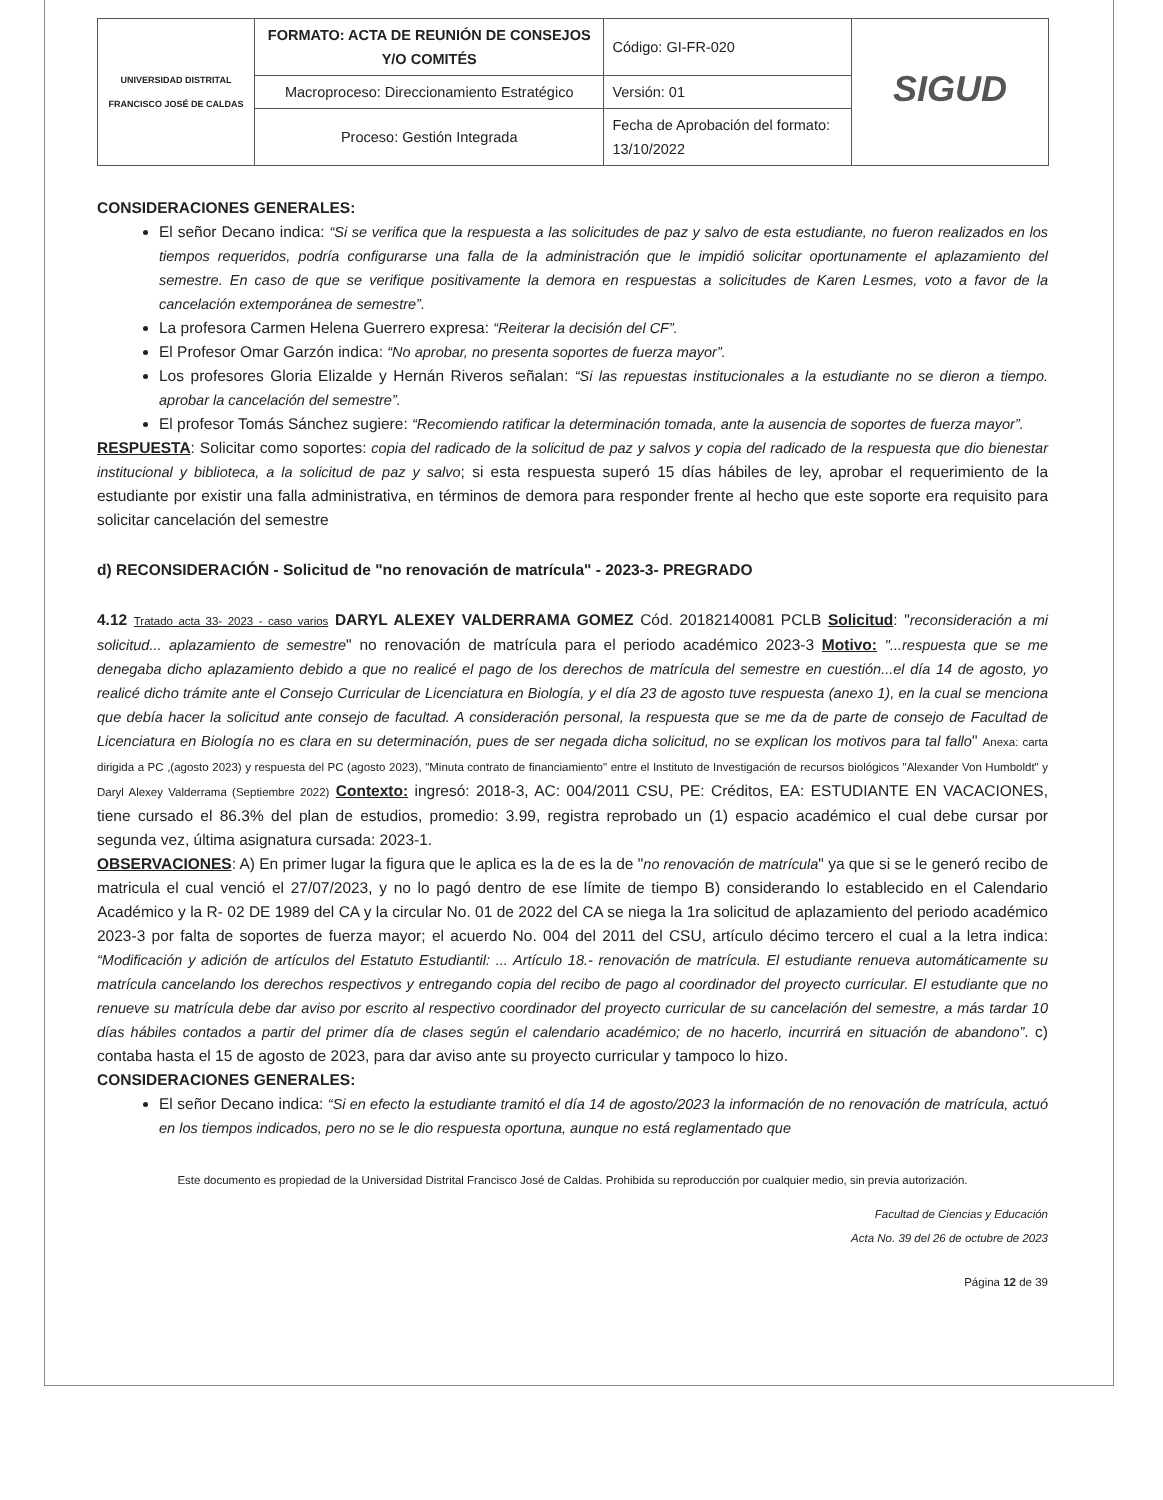| UNIVERSIDAD DISTRITAL FRANCISCO JOSÉ DE CALDAS | FORMATO: ACTA DE REUNIÓN DE CONSEJOS Y/O COMITÉS | Código: GI-FR-020 | SIGUD |
| | Macroproceso: Direccionamiento Estratégico | Versión: 01 | |
| | Proceso: Gestión Integrada | Fecha de Aprobación del formato: 13/10/2022 | |
CONSIDERACIONES GENERALES:
El señor Decano indica: “Si se verifica que la respuesta a las solicitudes de paz y salvo de esta estudiante, no fueron realizados en los tiempos requeridos, podría configurarse una falla de la administración que le impidió solicitar oportunamente el aplazamiento del semestre. En caso de que se verifique positivamente la demora en respuestas a solicitudes de Karen Lesmes, voto a favor de la cancelación extemporánea de semestre”.
La profesora Carmen Helena Guerrero expresa: “Reiterar la decisión del CF”.
El Profesor Omar Garzón indica: “No aprobar, no presenta soportes de fuerza mayor”.
Los profesores Gloria Elizalde y Hernán Riveros señalan: “Si las repuestas institucionales a la estudiante no se dieron a tiempo. aprobar la cancelación del semestre”.
El profesor Tomás Sánchez sugiere: “Recomiendo ratificar la determinación tomada, ante la ausencia de soportes de fuerza mayor”.
RESPUESTA: Solicitar como soportes: copia del radicado de la solicitud de paz y salvos y copia del radicado de la respuesta que dio bienestar institucional y biblioteca, a la solicitud de paz y salvo; si esta respuesta superó 15 días hábiles de ley, aprobar el requerimiento de la estudiante por existir una falla administrativa, en términos de demora para responder frente al hecho que este soporte era requisito para solicitar cancelación del semestre
d) RECONSIDERACIÓN - Solicitud de "no renovación de matrícula" - 2023-3- PREGRADO
4.12 Tratado acta 33- 2023 - caso varios DARYL ALEXEY VALDERRAMA GOMEZ Cód. 20182140081 PCLB Solicitud: "reconsideración a mi solicitud... aplazamiento de semestre" no renovación de matrícula para el periodo académico 2023-3 Motivo: "...respuesta que se me denegaba dicho aplazamiento debido a que no realicé el pago de los derechos de matrícula del semestre en cuestión...el día 14 de agosto, yo realicé dicho trámite ante el Consejo Curricular de Licenciatura en Biología, y el día 23 de agosto tuve respuesta (anexo 1), en la cual se menciona que debía hacer la solicitud ante consejo de facultad. A consideración personal, la respuesta que se me da de parte de consejo de Facultad de Licenciatura en Biología no es clara en su determinación, pues de ser negada dicha solicitud, no se explican los motivos para tal fallo" Anexa: carta dirigida a PC ,(agosto 2023) y respuesta del PC (agosto 2023), "Minuta contrato de financiamiento" entre el Instituto de Investigación de recursos biológicos "Alexander Von Humboldt" y Daryl Alexey Valderrama (Septiembre 2022) Contexto: ingresó: 2018-3, AC: 004/2011 CSU, PE: Créditos, EA: ESTUDIANTE EN VACACIONES, tiene cursado el 86.3% del plan de estudios, promedio: 3.99, registra reprobado un (1) espacio académico el cual debe cursar por segunda vez, última asignatura cursada: 2023-1.
OBSERVACIONES: A) En primer lugar la figura que le aplica es la de es la de "no renovación de matrícula" ya que si se le generó recibo de matricula el cual venció el 27/07/2023, y no lo pagó dentro de ese límite de tiempo B) considerando lo establecido en el Calendario Académico y la R- 02 DE 1989 del CA y la circular No. 01 de 2022 del CA se niega la 1ra solicitud de aplazamiento del periodo académico 2023-3 por falta de soportes de fuerza mayor; el acuerdo No. 004 del 2011 del CSU, artículo décimo tercero el cual a la letra indica: “Modificación y adición de artículos del Estatuto Estudiantil: ... Artículo 18.- renovación de matrícula. El estudiante renueva automáticamente su matrícula cancelando los derechos respectivos y entregando copia del recibo de pago al coordinador del proyecto curricular. El estudiante que no renueve su matrícula debe dar aviso por escrito al respectivo coordinador del proyecto curricular de su cancelación del semestre, a más tardar 10 días hábiles contados a partir del primer día de clases según el calendario académico; de no hacerlo, incurrirá en situación de abandono”. c) contaba hasta el 15 de agosto de 2023, para dar aviso ante su proyecto curricular y tampoco lo hizo.
CONSIDERACIONES GENERALES:
El señor Decano indica: “Si en efecto la estudiante tramitó el día 14 de agosto/2023 la información de no renovación de matrícula, actuó en los tiempos indicados, pero no se le dio respuesta oportuna, aunque no está reglamentado que
Este documento es propiedad de la Universidad Distrital Francisco José de Caldas. Prohibida su reproducción por cualquier medio, sin previa autorización.
Facultad de Ciencias y Educación
Acta No. 39 del 26 de octubre de 2023
Página 12 de 39